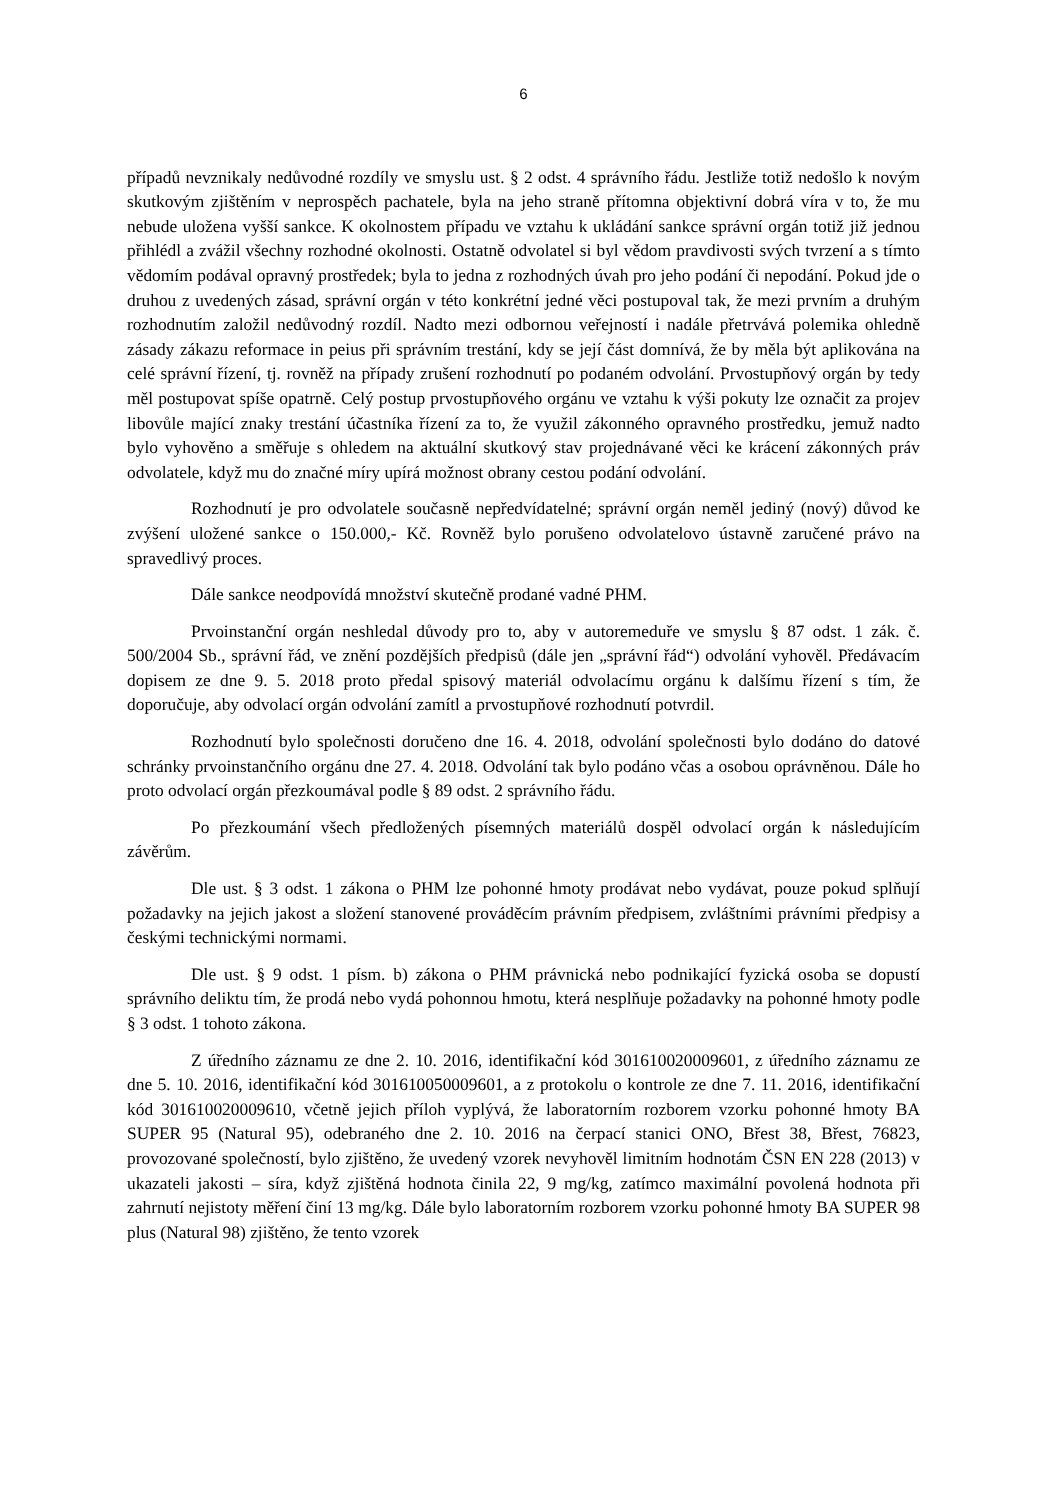6
případů nevznikaly nedůvodné rozdíly ve smyslu ust. § 2 odst. 4 správního řádu. Jestliže totiž nedošlo k novým skutkovým zjištěním v neprospěch pachatele, byla na jeho straně přítomna objektivní dobrá víra v to, že mu nebude uložena vyšší sankce. K okolnostem případu ve vztahu k ukládání sankce správní orgán totiž již jednou přihlédl a zvážil všechny rozhodné okolnosti. Ostatně odvolatel si byl vědom pravdivosti svých tvrzení a s tímto vědomím podával opravný prostředek; byla to jedna z rozhodných úvah pro jeho podání či nepodání. Pokud jde o druhou z uvedených zásad, správní orgán v této konkrétní jedné věci postupoval tak, že mezi prvním a druhým rozhodnutím založil nedůvodný rozdíl. Nadto mezi odbornou veřejností i nadále přetrvává polemika ohledně zásady zákazu reformace in peius při správním trestání, kdy se její část domnívá, že by měla být aplikována na celé správní řízení, tj. rovněž na případy zrušení rozhodnutí po podaném odvolání. Prvostupňový orgán by tedy měl postupovat spíše opatrně. Celý postup prvostupňového orgánu ve vztahu k výši pokuty lze označit za projev libovůle mající znaky trestání účastníka řízení za to, že využil zákonného opravného prostředku, jemuž nadto bylo vyhověno a směřuje s ohledem na aktuální skutkový stav projednávané věci ke krácení zákonných práv odvolatele, když mu do značné míry upírá možnost obrany cestou podání odvolání.
Rozhodnutí je pro odvolatele současně nepředvídatelné; správní orgán neměl jediný (nový) důvod ke zvýšení uložené sankce o 150.000,- Kč. Rovněž bylo porušeno odvolatelovo ústavně zaručené právo na spravedlivý proces.
Dále sankce neodpovídá množství skutečně prodané vadné PHM.
Prvoinstanční orgán neshledal důvody pro to, aby v autoremeduře ve smyslu § 87 odst. 1 zák. č. 500/2004 Sb., správní řád, ve znění pozdějších předpisů (dále jen „správní řád“) odvolání vyhověl. Předávacím dopisem ze dne 9. 5. 2018 proto předal spisový materiál odvolacímu orgánu k dalšímu řízení s tím, že doporučuje, aby odvolací orgán odvolání zamítl a prvostupňové rozhodnutí potvrdil.
Rozhodnutí bylo společnosti doručeno dne 16. 4. 2018, odvolání společnosti bylo dodáno do datové schránky prvoinstančního orgánu dne 27. 4. 2018. Odvolání tak bylo podáno včas a osobou oprávněnou. Dále ho proto odvolací orgán přezkoumával podle § 89 odst. 2 správního řádu.
Po přezkoumání všech předložených písemných materiálů dospěl odvolací orgán k následujícím závěrům.
Dle ust. § 3 odst. 1 zákona o PHM lze pohonné hmoty prodávat nebo vydávat, pouze pokud splňují požadavky na jejich jakost a složení stanovené prováděcím právním předpisem, zvláštními právními předpisy a českými technickými normami.
Dle ust. § 9 odst. 1 písm. b) zákona o PHM právnická nebo podnikající fyzická osoba se dopustí správního deliktu tím, že prodá nebo vydá pohonnou hmotu, která nesplňuje požadavky na pohonné hmoty podle § 3 odst. 1 tohoto zákona.
Z úředního záznamu ze dne 2. 10. 2016, identifikační kód 301610020009601, z úředního záznamu ze dne 5. 10. 2016, identifikační kód 301610050009601, a z protokolu o kontrole ze dne 7. 11. 2016, identifikační kód 301610020009610, včetně jejich příloh vyplývá, že laboratorním rozborem vzorku pohonné hmoty BA SUPER 95 (Natural 95), odebraného dne 2. 10. 2016 na čerpací stanici ONO, Břest 38, Břest, 76823, provozované společností, bylo zjištěno, že uvedený vzorek nevyhověl limitním hodnotám ČSN EN 228 (2013) v ukazateli jakosti – síra, když zjištěná hodnota činila 22, 9 mg/kg, zatímco maximální povolená hodnota při zahrnutí nejistoty měření činí 13 mg/kg. Dále bylo laboratorním rozborem vzorku pohonné hmoty BA SUPER 98 plus (Natural 98) zjištěno, že tento vzorek